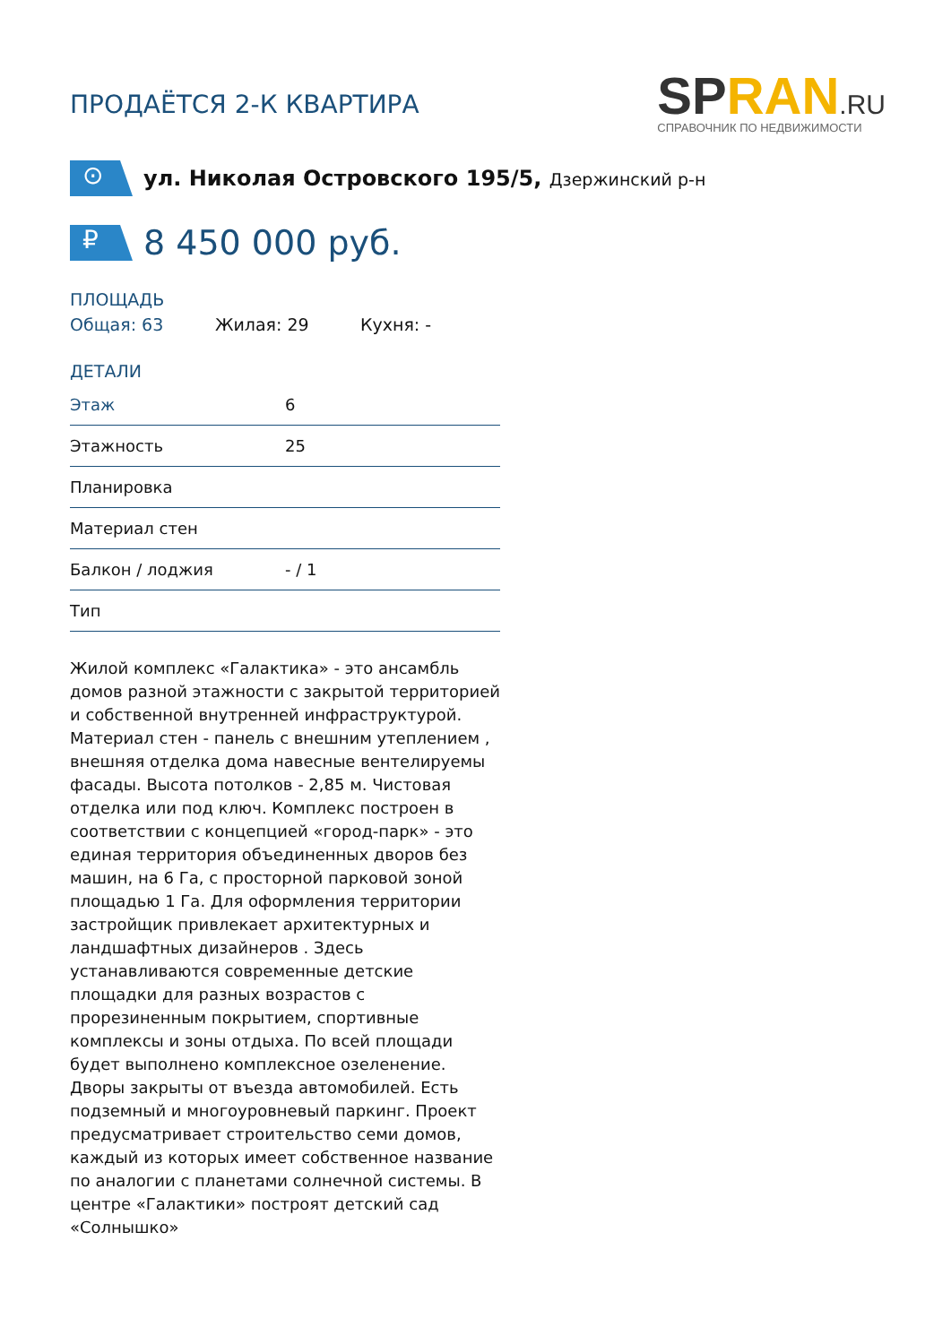ПРОДАЁТСЯ 2-К КВАРТИРА
SPRAN.RU
СПРАВОЧНИК ПО НЕДВИЖИМОСТИ
⊙
ул. Николая Островского 195/5, Дзержинский р-н
₽
8 450 000 руб.
ПЛОЩАДЬ
Общая: 63 Жилая: 29 Кухня: -
ДЕТАЛИ
| Этаж | 6 |
| Этажность | 25 |
| Планировка | |
| Материал стен | |
| Балкон / лоджия | - / 1 |
| Тип | |
Жилой комплекс «Галактика» - это ансамбль домов разной этажности с закрытой территорией и собственной внутренней инфраструктурой. Материал стен - панель с внешним утеплением , внешняя отделка дома навесные вентелируемы фасады. Высота потолков - 2,85 м. Чистовая отделка или под ключ. Комплекс построен в соответствии с концепцией «город-парк» - это единая территория объединенных дворов без машин, на 6 Га, с просторной парковой зоной площадью 1 Га. Для оформления территории застройщик привлекает архитектурных и ландшафтных дизайнеров . Здесь устанавливаются современные детские площадки для разных возрастов с прорезиненным покрытием, спортивные комплексы и зоны отдыха. По всей площади будет выполнено комплексное озеленение. Дворы закрыты от въезда автомобилей. Есть подземный и многоуровневый паркинг. Проект предусматривает строительство семи домов, каждый из которых имеет собственное название по аналогии с планетами солнечной системы. В центре «Галактики» построят детский сад «Солнышко»